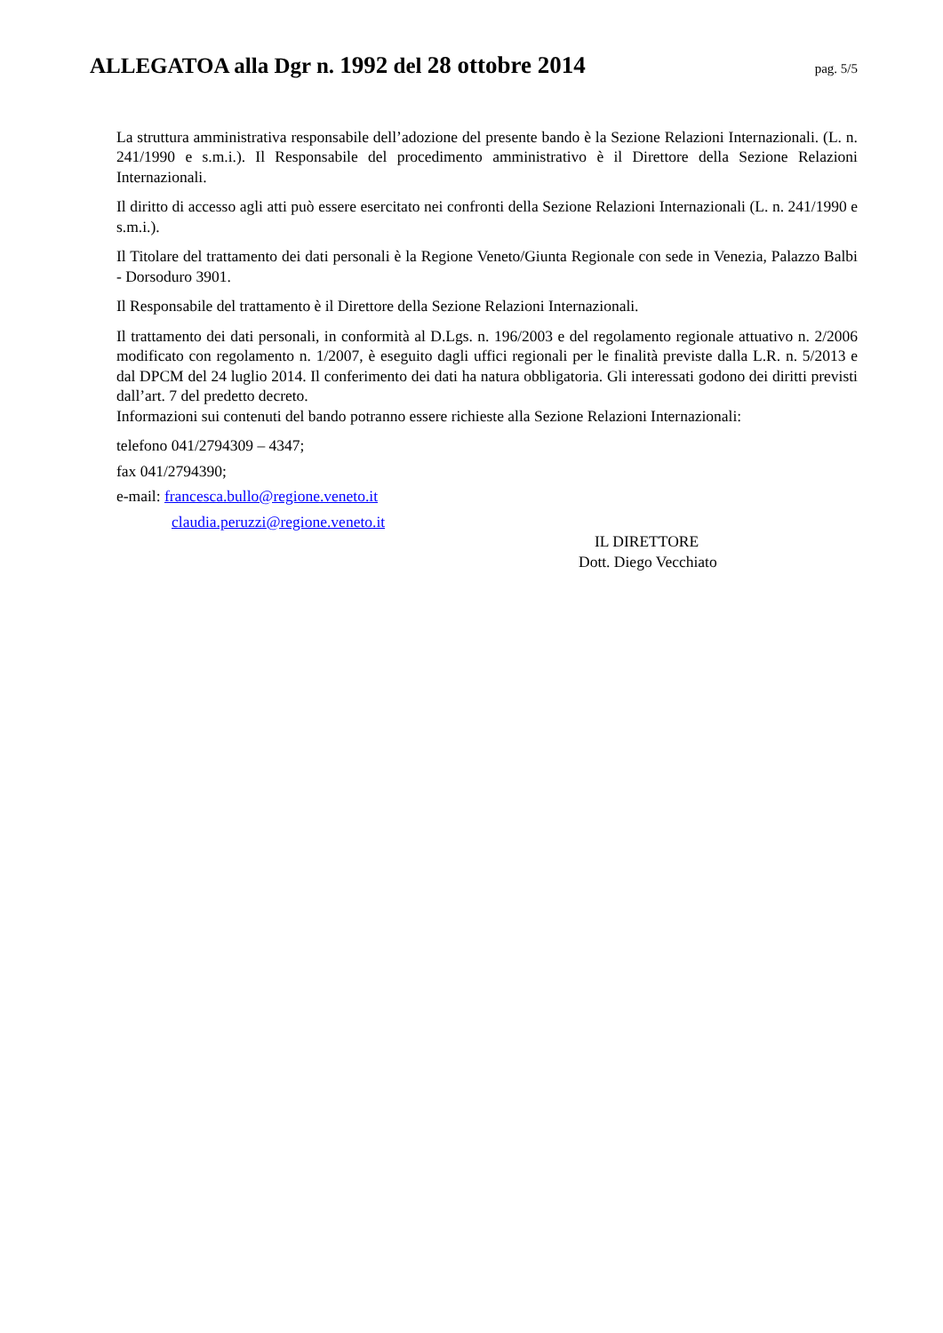ALLEGATOA alla Dgr n. 1992 del 28 ottobre 2014
pag. 5/5
La struttura amministrativa responsabile dell’adozione del presente bando è la Sezione Relazioni Internazionali. (L. n. 241/1990 e s.m.i.). Il Responsabile del procedimento amministrativo è il Direttore della Sezione Relazioni Internazionali.
Il diritto di accesso agli atti può essere esercitato nei confronti della Sezione Relazioni Internazionali (L. n. 241/1990 e s.m.i.).
Il Titolare del trattamento dei dati personali è la Regione Veneto/Giunta Regionale con sede in Venezia, Palazzo Balbi - Dorsoduro 3901.
Il Responsabile del trattamento è il Direttore della Sezione Relazioni Internazionali.
Il trattamento dei dati personali, in conformità al D.Lgs. n. 196/2003 e del regolamento regionale attuativo n. 2/2006 modificato con regolamento n. 1/2007, è eseguito dagli uffici regionali per le finalità previste dalla L.R. n. 5/2013 e dal DPCM del 24 luglio 2014. Il conferimento dei dati ha natura obbligatoria. Gli interessati godono dei diritti previsti dall’art. 7 del predetto decreto.
Informazioni sui contenuti del bando potranno essere richieste alla Sezione Relazioni Internazionali:
telefono 041/2794309 – 4347;
fax 041/2794390;
e-mail: francesca.bullo@regione.veneto.it
claudia.peruzzi@regione.veneto.it
IL DIRETTORE
Dott. Diego Vecchiato